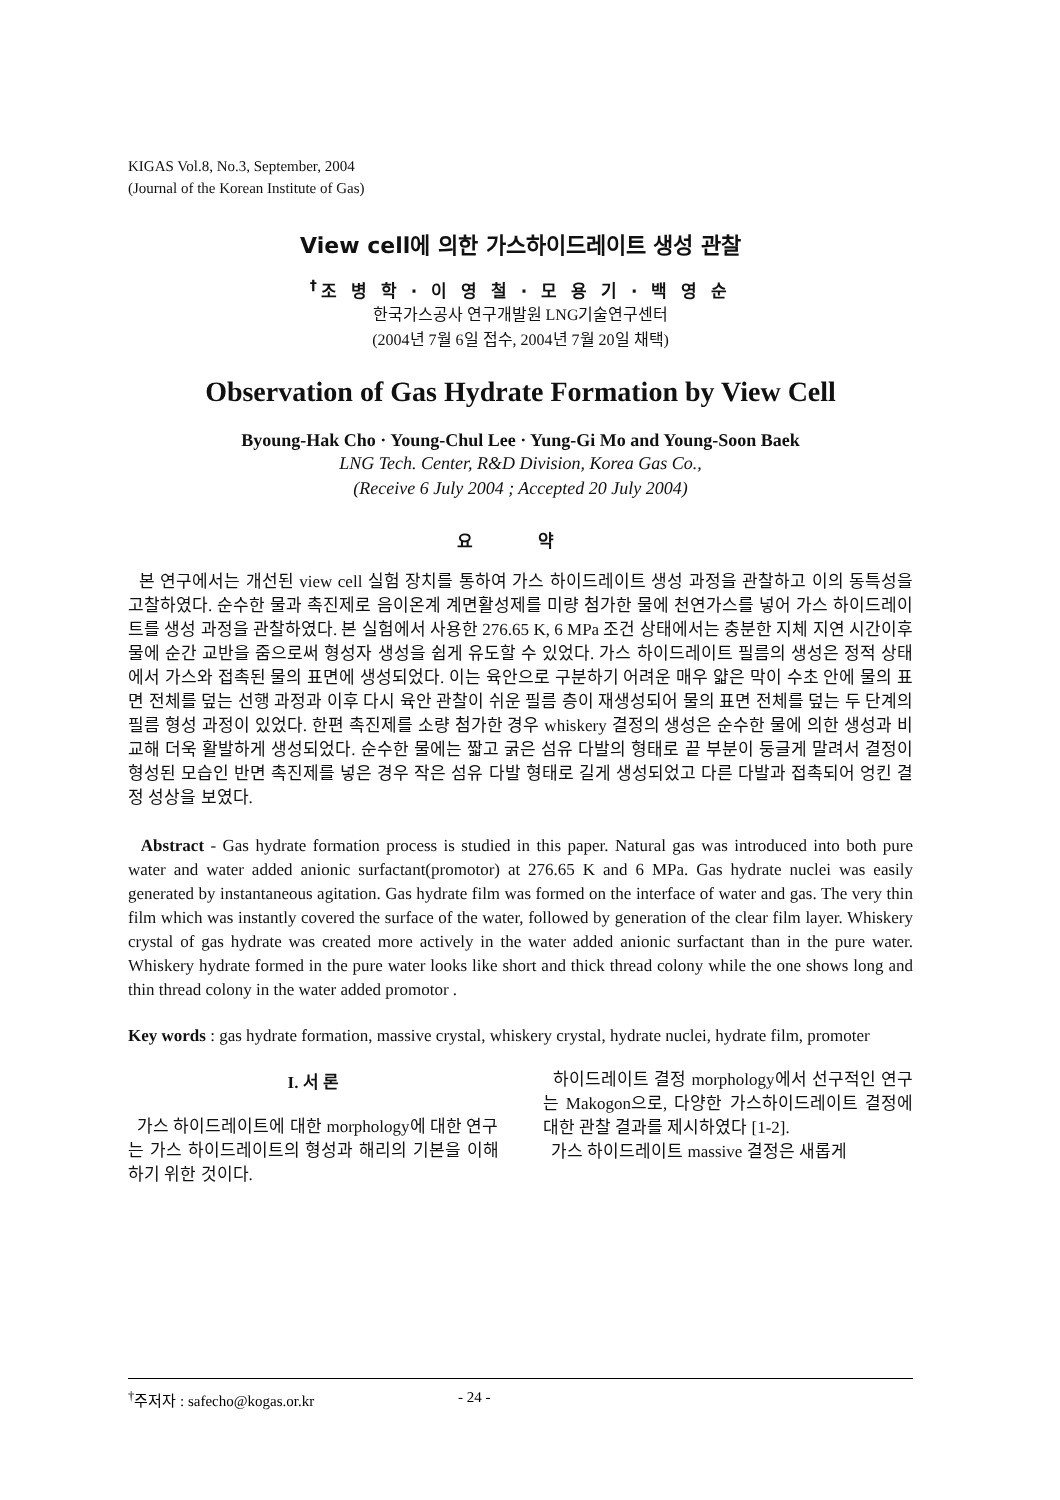KIGAS Vol.8, No.3, September, 2004
(Journal of the Korean Institute of Gas)
View cell에 의한 가스하이드레이트 생성 관찰
<sup>†</sup> 조 병 학 · 이 영 철 · 모 용 기 · 백 영 순
한국가스공사 연구개발원 LNG기술연구센터
(2004년 7월 6일 접수, 2004년 7월 20일 채택)
Observation of Gas Hydrate Formation by View Cell
Byoung-Hak Cho · Young-Chul Lee · Yung-Gi Mo and Young-Soon Baek
LNG Tech. Center, R&D Division, Korea Gas Co.,
(Receive 6 July 2004 ; Accepted 20 July 2004)
요 약
본 연구에서는 개선된 view cell 실험 장치를 통하여 가스 하이드레이트 생성 과정을 관찰하고 이의 동특성을 고찰하였다. 순수한 물과 촉진제로 음이온계 계면활성제를 미량 첨가한 물에 천연가스를 넣어 가스 하이드레이트를 생성 과정을 관찰하였다. 본 실험에서 사용한 276.65 K, 6 MPa 조건 상태에서는 충분한 지체 지연 시간이후 물에 순간 교반을 줌으로써 형성자 생성을 쉽게 유도할 수 있었다. 가스 하이드레이트 필름의 생성은 정적 상태에서 가스와 접촉된 물의 표면에 생성되었다. 이는 육안으로 구분하기 어려운 매우 얇은 막이 수초 안에 물의 표면 전체를 덮는 선행 과정과 이후 다시 육안 관찰이 쉬운 필름 층이 재생성되어 물의 표면 전체를 덮는 두 단계의 필름 형성 과정이 있었다. 한편 촉진제를 소량 첨가한 경우 whiskery 결정의 생성은 순수한 물에 의한 생성과 비교해 더욱 활발하게 생성되었다. 순수한 물에는 짧고 굵은 섬유 다발의 형태로 끝 부분이 둥글게 말려서 결정이 형성된 모습인 반면 촉진제를 넣은 경우 작은 섬유 다발 형태로 길게 생성되었고 다른 다발과 접촉되어 엉킨 결정 성상을 보였다.
Abstract - Gas hydrate formation process is studied in this paper. Natural gas was introduced into both pure water and water added anionic surfactant(promotor) at 276.65 K and 6 MPa. Gas hydrate nuclei was easily generated by instantaneous agitation. Gas hydrate film was formed on the interface of water and gas. The very thin film which was instantly covered the surface of the water, followed by generation of the clear film layer. Whiskery crystal of gas hydrate was created more actively in the water added anionic surfactant than in the pure water. Whiskery hydrate formed in the pure water looks like short and thick thread colony while the one shows long and thin thread colony in the water added promotor .
Key words : gas hydrate formation, massive crystal, whiskery crystal, hydrate nuclei, hydrate film, promoter
I. 서 론
가스 하이드레이트에 대한 morphology에 대한 연구는 가스 하이드레이트의 형성과 해리의 기본을 이해하기 위한 것이다.
하이드레이트 결정 morphology에서 선구적인 연구는 Makogon으로, 다양한 가스하이드레이트 결정에 대한 관찰 결과를 제시하였다 [1-2].
가스 하이드레이트 massive 결정은 새롭게
<sup>†</sup> 주저자 : safecho@kogas.or.kr - 24 -